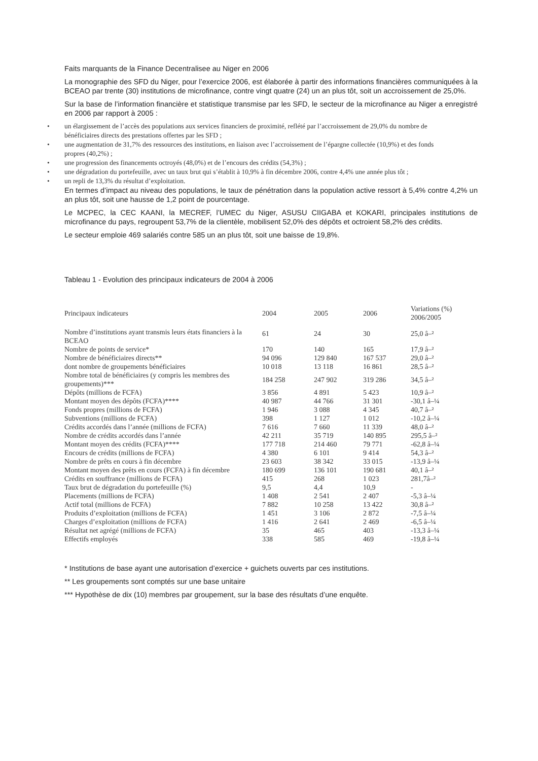Faits marquants de la Finance Decentralisee au Niger en 2006
La monographie des SFD du Niger, pour l’exercice 2006, est élaborée à partir des informations financières communiquées à la BCEAO par trente (30) institutions de microfinance, contre vingt quatre (24) un an plus tôt, soit un accroissement de 25,0%.
Sur la base de l’information financière et statistique transmise par les SFD, le secteur de la microfinance au Niger a enregistré en 2006 par rapport à 2005 :
• un élargissement de l’accès des populations aux services financiers de proximité, reflété par l’accroissement de 29,0% du nombre de bénéficiaires directs des prestations offertes par les SFD ;
• une augmentation de 31,7% des ressources des institutions, en liaison avec l’accroissement de l’épargne collectée (10,9%) et des fonds propres (40,2%) ;
• une progression des financements octroyés (48,0%) et de l’encours des crédits (54,3%) ;
• une dégradation du portefeuille, avec un taux brut qui s’établit à 10,9% à fin décembre 2006, contre 4,4% une année plus tôt ;
• un repli de 13,3% du résultat d’exploitation.
En termes d’impact au niveau des populations, le taux de pénétration dans la population active ressort à 5,4% contre 4,2% un an plus tôt, soit une hausse de 1,2 point de pourcentage.
Le MCPEC, la CEC KAANI, la MECREF, l’UMEC du Niger, ASUSU CIIGABA et KOKARI, principales institutions de microfinance du pays, regroupent 53,7% de la clientèle, mobilisent 52,0% des dépôts et octroient 58,2% des crédits.
Le secteur emploie 469 salariés contre 585 un an plus tôt, soit une baisse de 19,8%.
Tableau 1 - Evolution des principaux indicateurs de 2004 à 2006
| Principaux indicateurs | 2004 | 2005 | 2006 | Variations (%) 2006/2005 |
| --- | --- | --- | --- | --- |
| Nombre d’institutions ayant transmis leurs états financiers à la BCEAO | 61 | 24 | 30 | 25,0 â–² |
| Nombre de points de service* | 170 | 140 | 165 | 17,9 â–² |
| Nombre de bénéficiaires directs** | 94 096 | 129 840 | 167 537 | 29,0 â–² |
| dont nombre de groupements bénéficiaires | 10 018 | 13 118 | 16 861 | 28,5 â–² |
| Nombre total de bénéficiaires (y compris les membres des groupements)*** | 184 258 | 247 902 | 319 286 | 34,5 â–² |
| Dépôts (millions de FCFA) | 3 856 | 4 891 | 5 423 | 10,9 â–² |
| Montant moyen des dépôts (FCFA)**** | 40 987 | 44 766 | 31 301 | -30,1 â–¼ |
| Fonds propres (millions de FCFA) | 1 946 | 3 088 | 4 345 | 40,7 â–² |
| Subventions (millions de FCFA) | 398 | 1 127 | 1 012 | -10,2 â–¼ |
| Crédits accordés dans l’année (millions de FCFA) | 7 616 | 7 660 | 11 339 | 48,0 â–² |
| Nombre de crédits accordés dans l’année | 42 211 | 35 719 | 140 895 | 295,5 â–² |
| Montant moyen des crédits (FCFA)**** | 177 718 | 214 460 | 79 771 | -62,8 â–¼ |
| Encours de crédits (millions de FCFA) | 4 380 | 6 101 | 9 414 | 54,3 â–² |
| Nombre de prêts en cours à fin décembre | 23 603 | 38 342 | 33 015 | -13,9 â–¼ |
| Montant moyen des prêts en cours (FCFA) à fin décembre | 180 699 | 136 101 | 190 681 | 40,1 â–² |
| Crédits en souffrance (millions de FCFA) | 415 | 268 | 1 023 | 281,7â–² |
| Taux brut de dégradation du portefeuille (%) | 9,5 | 4,4 | 10,9 | - |
| Placements (millions de FCFA) | 1 408 | 2 541 | 2 407 | -5,3 â–¼ |
| Actif total (millions de FCFA) | 7 882 | 10 258 | 13 422 | 30,8 â–² |
| Produits d’exploitation (millions de FCFA) | 1 451 | 3 106 | 2 872 | -7,5 â–¼ |
| Charges d’exploitation (millions de FCFA) | 1 416 | 2 641 | 2 469 | -6,5 â–¼ |
| Résultat net agrégé (millions de FCFA) | 35 | 465 | 403 | -13,3 â–¼ |
| Effectifs employés | 338 | 585 | 469 | -19,8 â–¼ |
* Institutions de base ayant une autorisation d’exercice + guichets ouverts par ces institutions.
** Les groupements sont comptés sur une base unitaire
*** Hypothèse de dix (10) membres par groupement, sur la base des résultats d’une enquête.